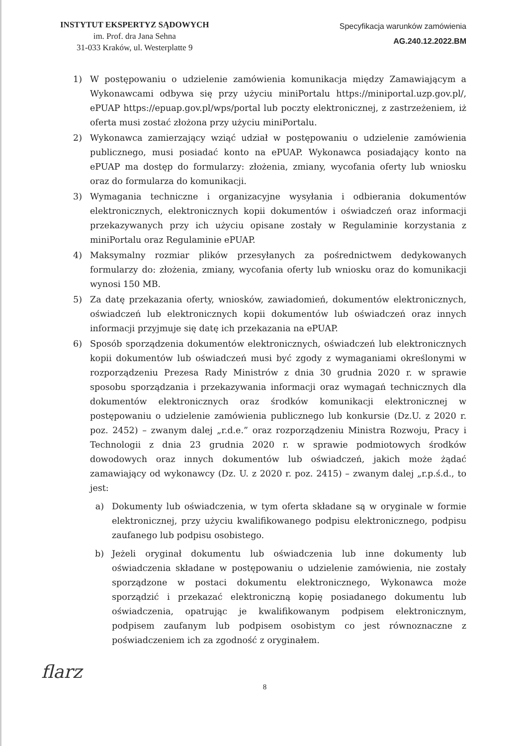INSTYTUT EKSPERTYZ SĄDOWYCH
im. Prof. dra Jana Sehna
31-033 Kraków, ul. Westerplatte 9
Specyfikacja warunków zamówienia
AG.240.12.2022.BM
1) W postępowaniu o udzielenie zamówienia komunikacja między Zamawiającym a Wykonawcami odbywa się przy użyciu miniPortalu https://miniportal.uzp.gov.pl/, ePUAP https://epuap.gov.pl/wps/portal lub poczty elektronicznej, z zastrzeżeniem, iż oferta musi zostać złożona przy użyciu miniPortalu.
2) Wykonawca zamierzający wziąć udział w postępowaniu o udzielenie zamówienia publicznego, musi posiadać konto na ePUAP. Wykonawca posiadający konto na ePUAP ma dostęp do formularzy: złożenia, zmiany, wycofania oferty lub wniosku oraz do formularza do komunikacji.
3) Wymagania techniczne i organizacyjne wysyłania i odbierania dokumentów elektronicznych, elektronicznych kopii dokumentów i oświadczeń oraz informacji przekazywanych przy ich użyciu opisane zostały w Regulaminie korzystania z miniPortalu oraz Regulaminie ePUAP.
4) Maksymalny rozmiar plików przesyłanych za pośrednictwem dedykowanych formularzy do: złożenia, zmiany, wycofania oferty lub wniosku oraz do komunikacji wynosi 150 MB.
5) Za datę przekazania oferty, wniosków, zawiadomień, dokumentów elektronicznych, oświadczeń lub elektronicznych kopii dokumentów lub oświadczeń oraz innych informacji przyjmuje się datę ich przekazania na ePUAP.
6) Sposób sporządzenia dokumentów elektronicznych, oświadczeń lub elektronicznych kopii dokumentów lub oświadczeń musi być zgody z wymaganiami określonymi w rozporządzeniu Prezesa Rady Ministrów z dnia 30 grudnia 2020 r. w sprawie sposobu sporządzania i przekazywania informacji oraz wymagań technicznych dla dokumentów elektronicznych oraz środków komunikacji elektronicznej w postępowaniu o udzielenie zamówienia publicznego lub konkursie (Dz.U. z 2020 r. poz. 2452) – zwanym dalej „r.d.e.” oraz rozporządzeniu Ministra Rozwoju, Pracy i Technologii z dnia 23 grudnia 2020 r. w sprawie podmiotowych środków dowodowych oraz innych dokumentów lub oświadczeń, jakich może żądać zamawiający od wykonawcy (Dz. U. z 2020 r. poz. 2415) – zwanym dalej „r.p.ś.d., to jest:
a) Dokumenty lub oświadczenia, w tym oferta składane są w oryginale w formie elektronicznej, przy użyciu kwalifikowanego podpisu elektronicznego, podpisu zaufanego lub podpisu osobistego.
b) Jeżeli oryginał dokumentu lub oświadczenia lub inne dokumenty lub oświadczenia składane w postępowaniu o udzielenie zamówienia, nie zostały sporządzone w postaci dokumentu elektronicznego, Wykonawca może sporządzić i przekazać elektroniczną kopię posiadanego dokumentu lub oświadczenia, opatrując je kwalifikowanym podpisem elektronicznym, podpisem zaufanym lub podpisem osobistym co jest równoznaczne z poświadczeniem ich za zgodność z oryginałem.
flarz
8